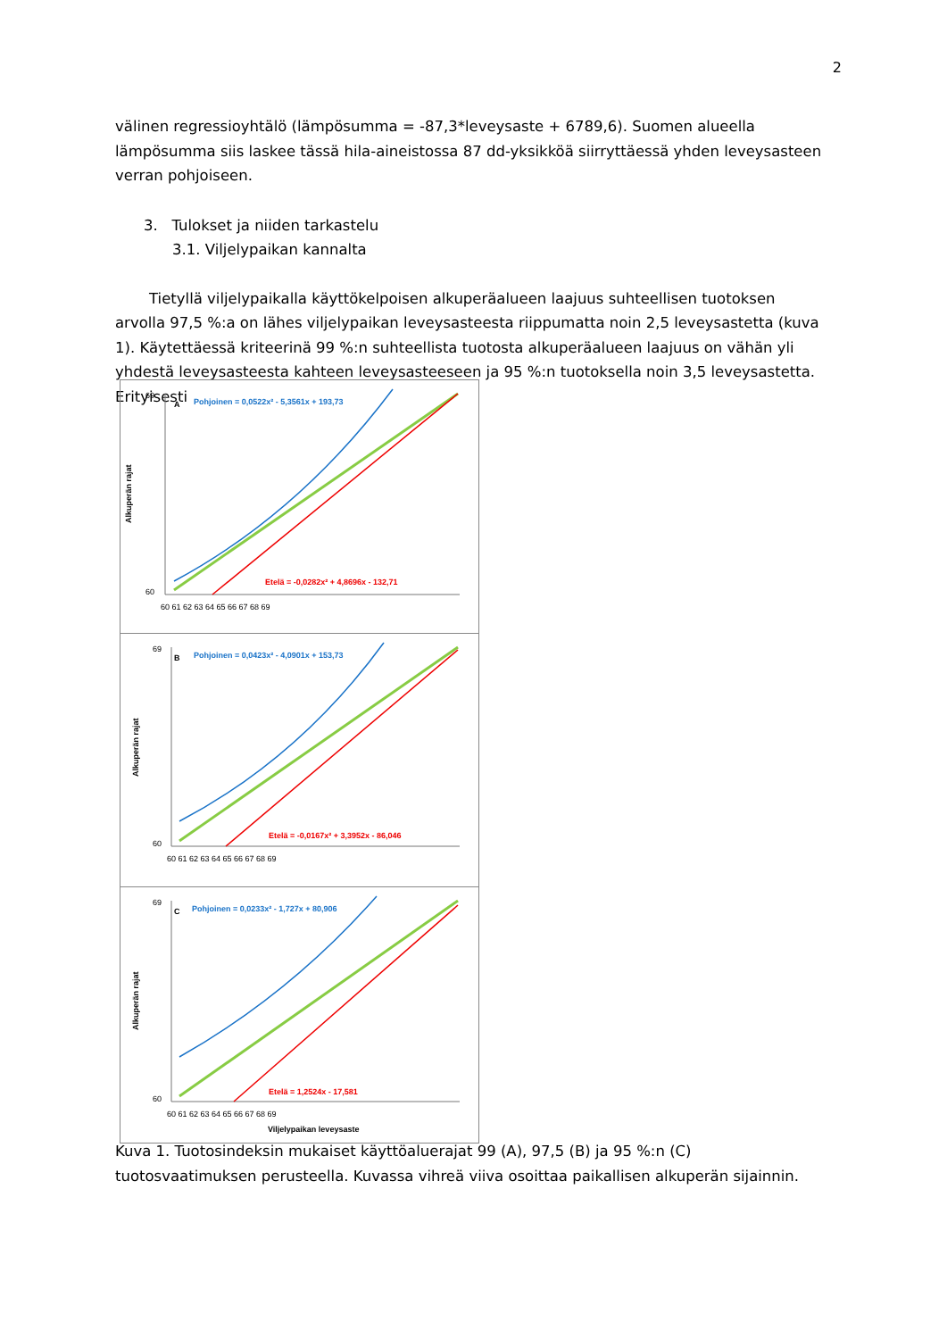2
välinen regressioyhtälö (lämpösumma = -87,3*leveysaste + 6789,6). Suomen alueella lämpösumma siis laskee tässä hila-aineistossa 87 dd-yksikköä siirryttäessä yhden leveysasteen verran pohjoiseen.
3. Tulokset ja niiden tarkastelu
3.1. Viljelypaikan kannalta
Tietyllä viljelypaikalla käyttökelpoisen alkuperäalueen laajuus suhteellisen tuotoksen arvolla 97,5 %:a on lähes viljelypaikan leveysasteesta riippumatta noin 2,5 leveysastetta (kuva 1). Käytettäessä kriteerinä 99 %:n suhteellista tuotosta alkuperäalueen laajuus on vähän yli yhdestä leveysasteesta kahteen leveysasteeseen ja 95 %:n tuotoksella noin 3,5 leveysastetta. Erityisesti
Alkuperän rajat
A
Pohjoinen = 0,0522x² - 5,3561x + 193,73
Etelä = -0,0282x² + 4,8696x - 132,71
69
60
60 61 62 63 64 65 66 67 68 69
Alkuperän rajat
B
Pohjoinen = 0,0423x² - 4,0901x + 153,73
Etelä = -0,0167x² + 3,3952x - 86,046
69
60
60 61 62 63 64 65 66 67 68 69
Alkuperän rajat
C
Pohjoinen = 0,0233x² - 1,727x + 80,906
Etelä = 1,2524x - 17,581
69
60
60 61 62 63 64 65 66 67 68 69
Viljelypaikan leveysaste
Kuva 1. Tuotosindeksin mukaiset käyttöaluerajat 99 (A), 97,5 (B) ja 95 %:n (C) tuotosvaatimuksen perusteella. Kuvassa vihreä viiva osoittaa paikallisen alkuperän sijainnin.